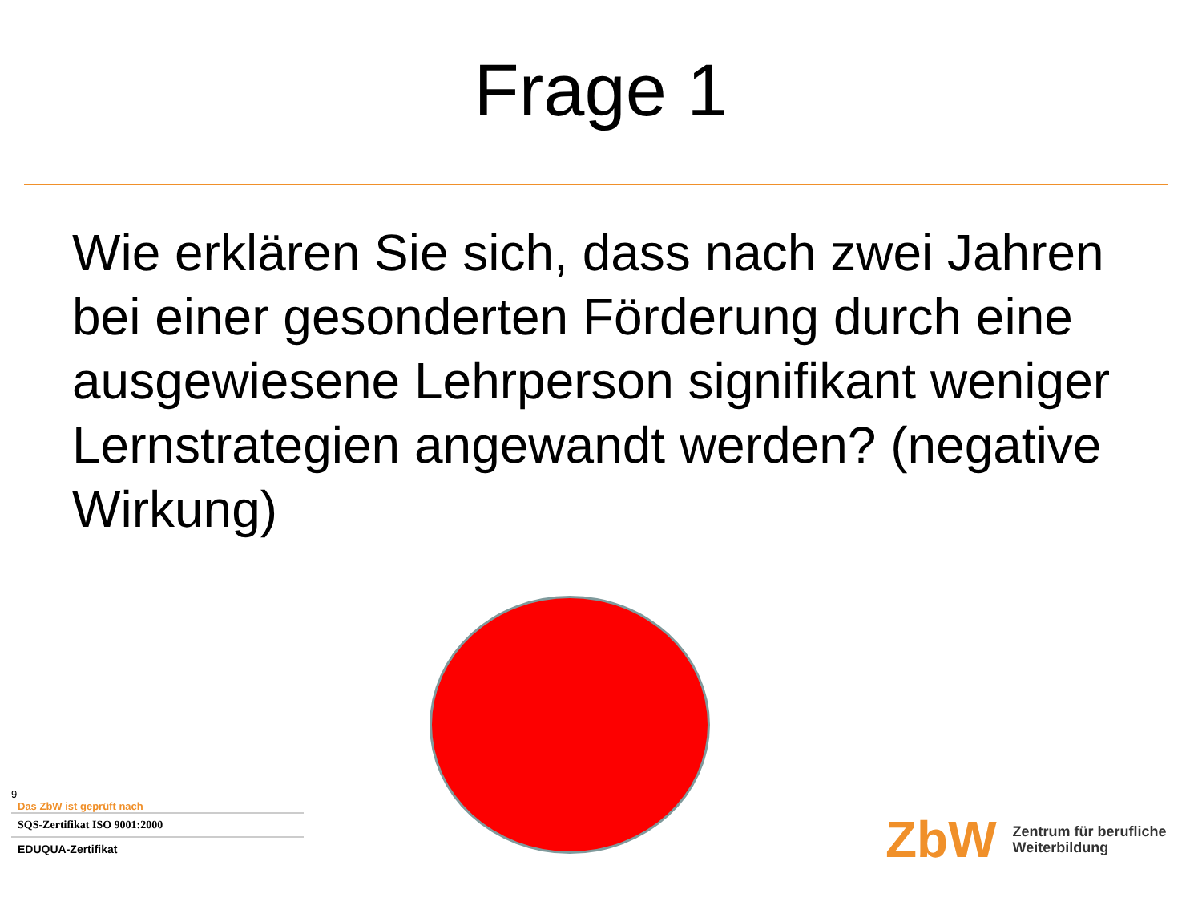Frage 1
Wie erklären Sie sich, dass nach zwei Jahren bei einer gesonderten Förderung durch eine ausgewiesene Lehrperson signifikant weniger Lernstrategien angewandt werden? (negative Wirkung)
9
Das ZbW ist geprüft nach
SQS-Zertifikat ISO 9001:2000
EDUQUA-Zertifikat
ZbW Zentrum für berufliche
Weiterbildung